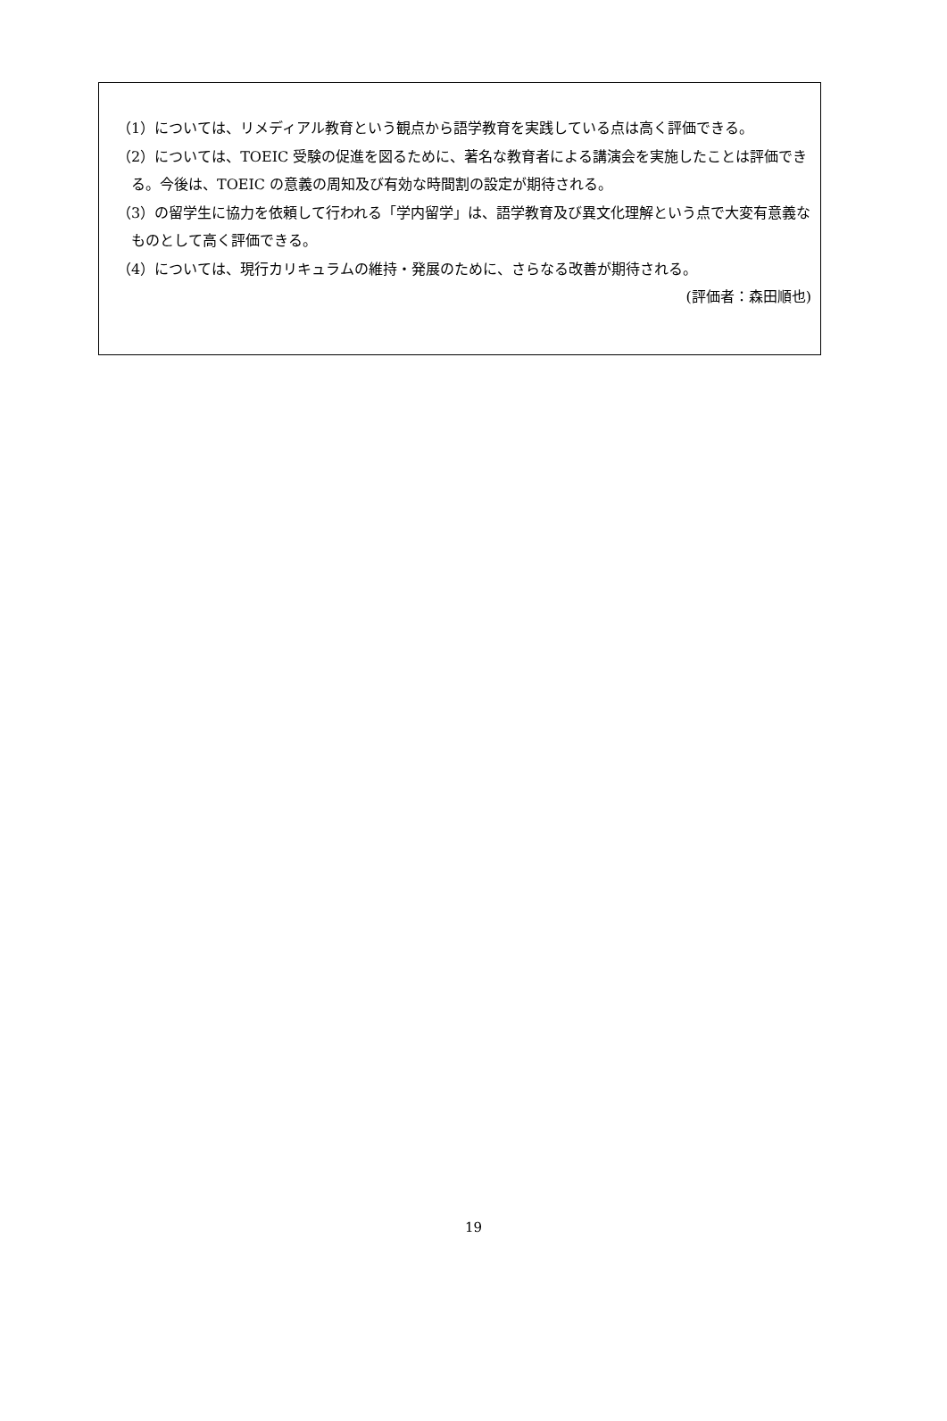（1）については、リメディアル教育という観点から語学教育を実践している点は高く評価できる。
（2）については、TOEIC 受験の促進を図るために、著名な教育者による講演会を実施したことは評価できる。今後は、TOEIC の意義の周知及び有効な時間割の設定が期待される。
（3）の留学生に協力を依頼して行われる「学内留学」は、語学教育及び異文化理解という点で大変有意義なものとして高く評価できる。
（4）については、現行カリキュラムの維持・発展のために、さらなる改善が期待される。
(評価者：森田順也)
19